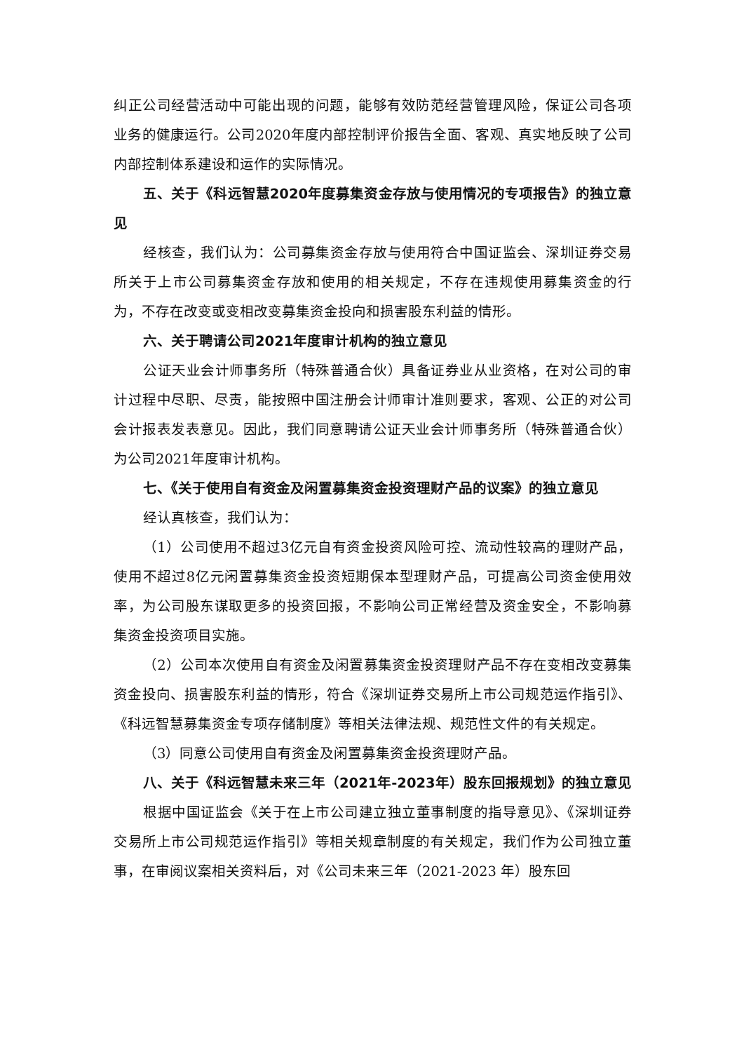纠正公司经营活动中可能出现的问题，能够有效防范经营管理风险，保证公司各项业务的健康运行。公司2020年度内部控制评价报告全面、客观、真实地反映了公司内部控制体系建设和运作的实际情况。
五、关于《科远智慧2020年度募集资金存放与使用情况的专项报告》的独立意见
经核查，我们认为：公司募集资金存放与使用符合中国证监会、深圳证券交易所关于上市公司募集资金存放和使用的相关规定，不存在违规使用募集资金的行为，不存在改变或变相改变募集资金投向和损害股东利益的情形。
六、关于聘请公司2021年度审计机构的独立意见
公证天业会计师事务所（特殊普通合伙）具备证券业从业资格，在对公司的审计过程中尽职、尽责，能按照中国注册会计师审计准则要求，客观、公正的对公司会计报表发表意见。因此，我们同意聘请公证天业会计师事务所（特殊普通合伙）为公司2021年度审计机构。
七、《关于使用自有资金及闲置募集资金投资理财产品的议案》的独立意见
经认真核查，我们认为：
（1）公司使用不超过3亿元自有资金投资风险可控、流动性较高的理财产品，使用不超过8亿元闲置募集资金投资短期保本型理财产品，可提高公司资金使用效率，为公司股东谋取更多的投资回报，不影响公司正常经营及资金安全，不影响募集资金投资项目实施。
（2）公司本次使用自有资金及闲置募集资金投资理财产品不存在变相改变募集资金投向、损害股东利益的情形，符合《深圳证券交易所上市公司规范运作指引》、《科远智慧募集资金专项存储制度》等相关法律法规、规范性文件的有关规定。
（3）同意公司使用自有资金及闲置募集资金投资理财产品。
八、关于《科远智慧未来三年（2021年-2023年）股东回报规划》的独立意见
根据中国证监会《关于在上市公司建立独立董事制度的指导意见》、《深圳证券交易所上市公司规范运作指引》等相关规章制度的有关规定，我们作为公司独立董事，在审阅议案相关资料后，对《公司未来三年（2021-2023 年）股东回